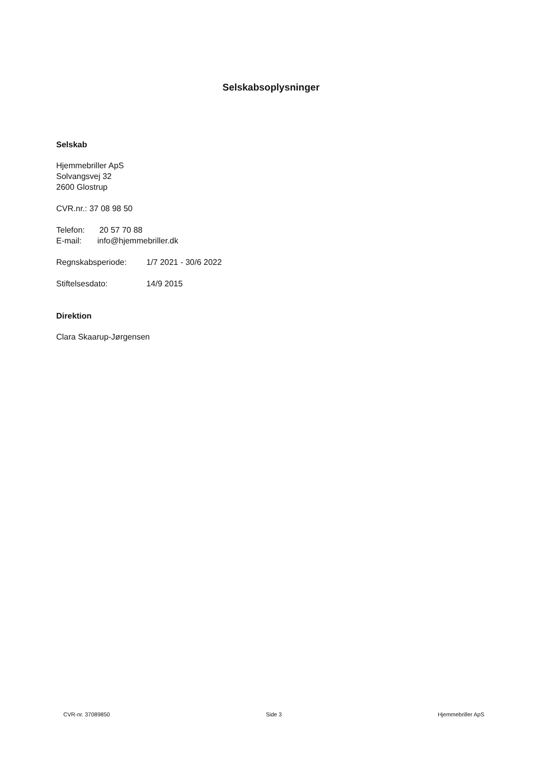Selskabsoplysninger
Selskab
Hjemmebriller ApS
Solvangsvej 32
2600 Glostrup
CVR.nr.: 37 08 98 50
Telefon: 20 57 70 88
E-mail: info@hjemmebriller.dk
Regnskabsperiode: 1/7 2021 - 30/6 2022
Stiftelsesdato: 14/9 2015
Direktion
Clara Skaarup-Jørgensen
CVR-nr. 37089850 Side 3 Hjemmebriller ApS